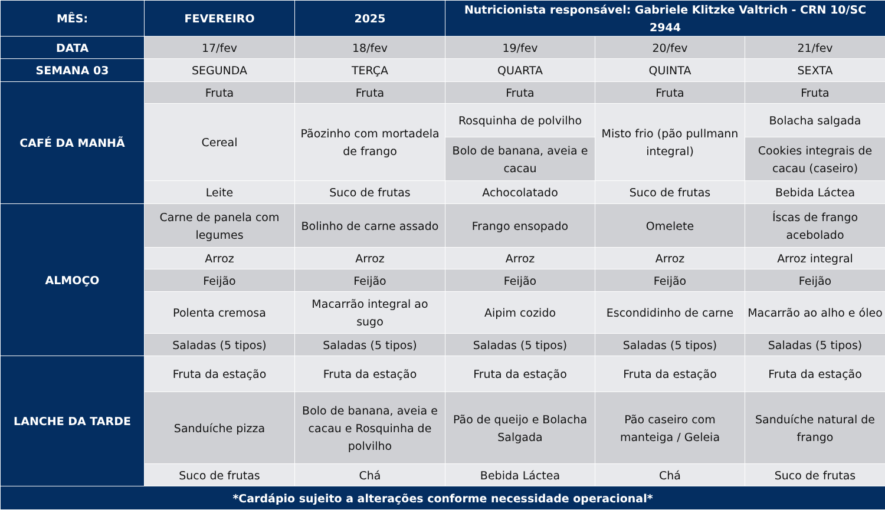| MÊS: | FEVEREIRO | 2025 | Nutricionista responsável: Gabriele Klitzke Valtrich - CRN 10/SC 2944 | | |
| --- | --- | --- | --- | --- | --- |
| DATA | 17/fev | 18/fev | 19/fev | 20/fev | 21/fev |
| SEMANA 03 | SEGUNDA | TERÇA | QUARTA | QUINTA | SEXTA |
| CAFÉ DA MANHÃ | Fruta | Fruta | Fruta | Fruta | Fruta |
| | Cereal | Pãozinho com mortadela de frango | Rosquinha de polvilho | Misto frio (pão pullmann integral) | Bolacha salgada |
| | | | Bolo de banana, aveia e cacau | | Cookies integrais de cacau (caseiro) |
| | Leite | Suco de frutas | Achocolatado | Suco de frutas | Bebida Láctea |
| ALMOÇO | Carne de panela com legumes | Bolinho de carne assado | Frango ensopado | Omelete | Íscas de frango acebolado |
| | Arroz | Arroz | Arroz | Arroz | Arroz integral |
| | Feijão | Feijão | Feijão | Feijão | Feijão |
| | Polenta cremosa | Macarrão integral ao sugo | Aipim cozido | Escondidinho de carne | Macarrão ao alho e óleo |
| | Saladas (5 tipos) | Saladas (5 tipos) | Saladas (5 tipos) | Saladas (5 tipos) | Saladas (5 tipos) |
| LANCHE DA TARDE | Fruta da estação | Fruta da estação | Fruta da estação | Fruta da estação | Fruta da estação |
| | Sanduíche pizza | Bolo de banana, aveia e cacau e Rosquinha de polvilho | Pão de queijo e Bolacha Salgada | Pão caseiro com manteiga / Geleia | Sanduíche natural de frango |
| | Suco de frutas | Chá | Bebida Láctea | Chá | Suco de frutas |
| *Cardápio sujeito a alterações conforme necessidade operacional* | | | | | |